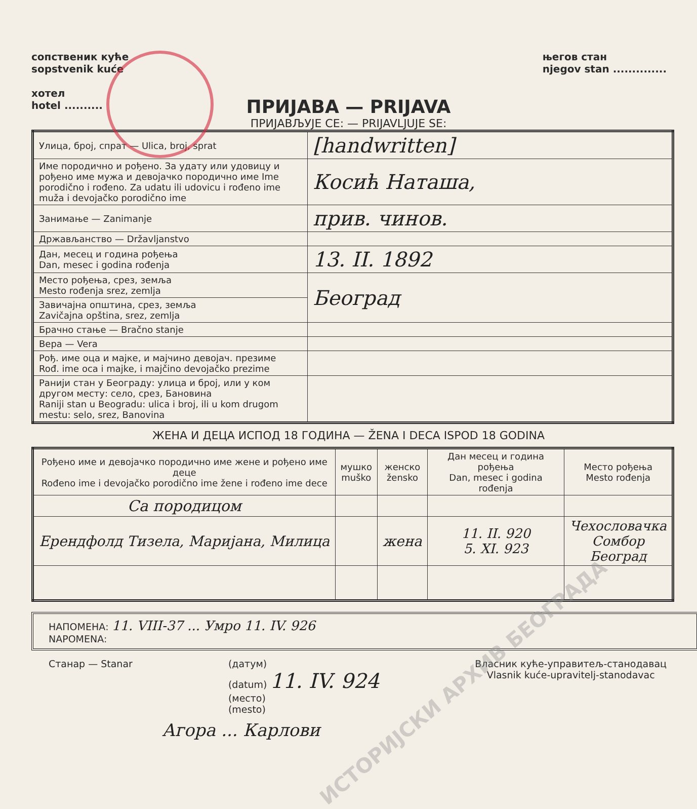сопственик куће
sopstvenik kuće
хотел
hotel ..........
његов стан
njegov stan ..............
ПРИЈАВА — PRIJAVA
ПРИЈАВЉУЈЕ СЕ: — PRIJAVLJUJE SE:
| Улица, број, спрат — Ulica, broj, sprat | [handwritten] |
| Име породично и рођено. За удату или удовицу и рођено име мужа и девојачко породично име Ime porodično i rođeno. Za udatu ili udovicu i rođeno ime muža i devojačko porodično ime | Косић Наташа, |
| Занимање — Zanimanje | прив. чинов. |
| Држављанство — Državljanstvo | |
| Дан, месец и година рођења Dan, mesec i godina rođenja | 13. II. 1892 |
| Место рођења, срез, земља Mesto rođenja srez, zemlja | Београд |
| Завичајна општина, срез, земља Zavičajna opština, srez, zemlja | |
| Брачно стање — Bračno stanje | |
| Вера — Vera | |
| Рођ. име оца и мајке, и мајчино девојач. презиме Rođ. ime oca i majke, i majčino devojačko prezime | |
| Ранији стан у Београду: улица и број, или у ком другом месту: село, срез, Бановина Raniji stan u Beogradu: ulica i broj, ili u kom drugom mestu: selo, srez, Banovina | |
ЖЕНА И ДЕЦА ИСПОД 18 ГОДИНА — ŽENA I DECA ISPOD 18 GODINA
| Рођено име и девојачко породично име жене и рођено име деце Rođeno ime i devojačko porodično ime žene i rođeno ime dece | мушко muško | женско žensko | Дан месец и година рођења Dan, mesec i godina rođenja | Место рођења Mesto rođenja |
| --- | --- | --- | --- | --- |
| Са породицом | | | | |
| Ерендфолд Тизела, Маријана, Милица | | жена | 11. II. 920 5. XI. 923 | Чехословачка Сомбор Београд |
НАПОМЕНА: 11. VIII-37 ... Умро 11. IV. 926
NAPOMENA:
Станар — Stanar (датум)
(datum) 11. IV. 924
(место)
(mesto)
Власник куће-управитељ-станодавац
Vlasnik kuće-upravitelj-stanodavac
Агора ... Карлови
ИСТОРИЈСКИ АРХИВ БЕОГРАДА